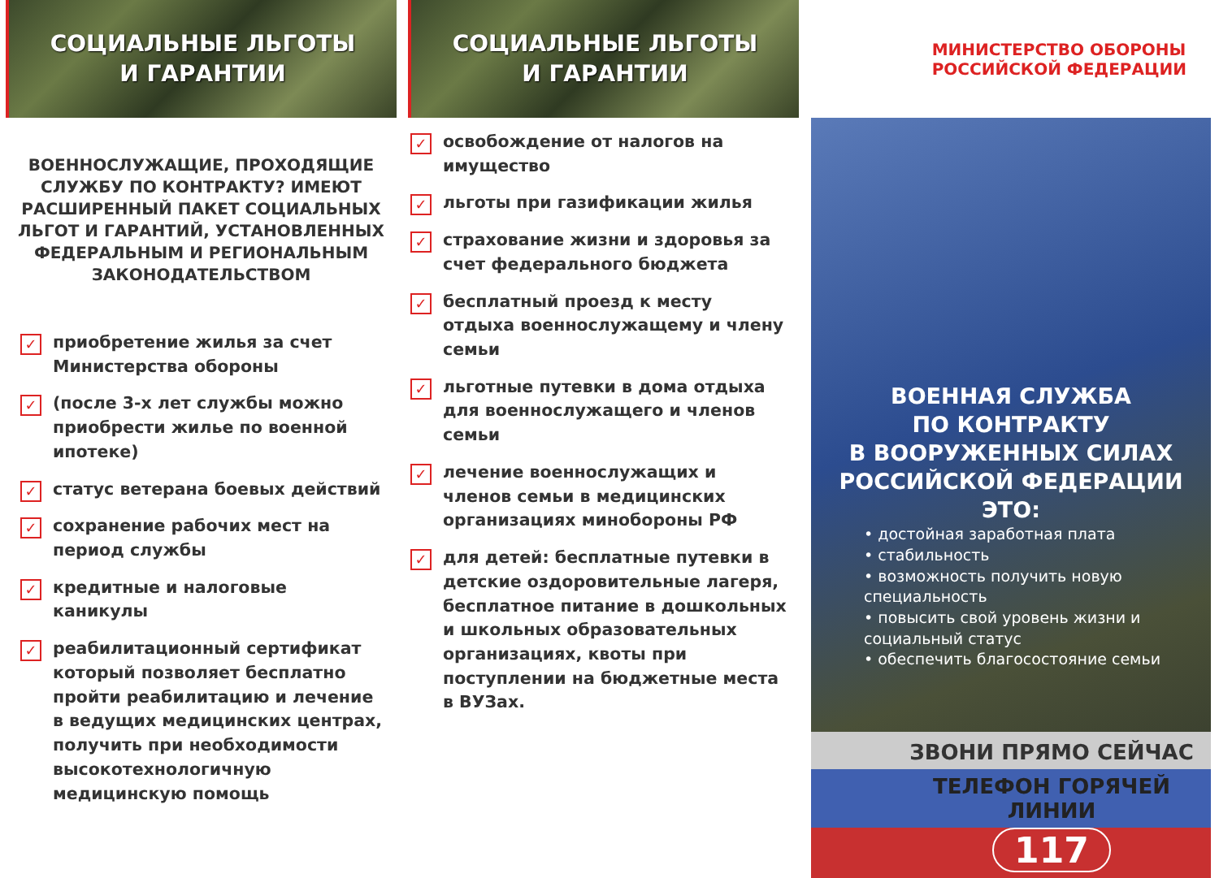СОЦИАЛЬНЫЕ ЛЬГОТЫ
И ГАРАНТИИ
ВОЕННОСЛУЖАЩИЕ, ПРОХОДЯЩИЕ СЛУЖБУ ПО КОНТРАКТУ? ИМЕЮТ РАСШИРЕННЫЙ ПАКЕТ СОЦИАЛЬНЫХ ЛЬГОТ И ГАРАНТИЙ, УСТАНОВЛЕННЫХ ФЕДЕРАЛЬНЫМ И РЕГИОНАЛЬНЫМ ЗАКОНОДАТЕЛЬСТВОМ
✓ приобретение жилья за счет Министерства обороны
✓ (после 3-х лет службы можно приобрести жилье по военной ипотеке)
✓ статус ветерана боевых действий
✓ сохранение рабочих мест на период службы
✓ кредитные и налоговые каникулы
✓ реабилитационный сертификат который позволяет бесплатно пройти реабилитацию и лечение в ведущих медицинских центрах, получить при необходимости высокотехнологичную медицинскую помощь
СОЦИАЛЬНЫЕ ЛЬГОТЫ
И ГАРАНТИИ
✓ освобождение от налогов на имущество
✓ льготы при газификации жилья
✓ страхование жизни и здоровья за счет федерального бюджета
✓ бесплатный проезд к месту отдыха военнослужащему и члену семьи
✓ льготные путевки в дома отдыха для военнослужащего и членов семьи
✓ лечение военнослужащих и членов семьи в медицинских организациях минобороны РФ
✓ для детей: бесплатные путевки в детские оздоровительные лагеря, бесплатное питание в дошкольных и школьных образовательных организациях, квоты при поступлении на бюджетные места в ВУЗах.
МИНИСТЕРСТВО ОБОРОНЫ
РОССИЙСКОЙ ФЕДЕРАЦИИ
ВОЕННАЯ СЛУЖБА
ПО КОНТРАКТУ
В ВООРУЖЕННЫХ СИЛАХ
РОССИЙСКОЙ ФЕДЕРАЦИИ ЭТО:
• достойная заработная плата
• стабильность
• возможность получить новую специальность
• повысить свой уровень жизни и социальный статус
• обеспечить благосостояние семьи
ЗВОНИ ПРЯМО СЕЙЧАС
ТЕЛЕФОН ГОРЯЧЕЙ ЛИНИИ
117